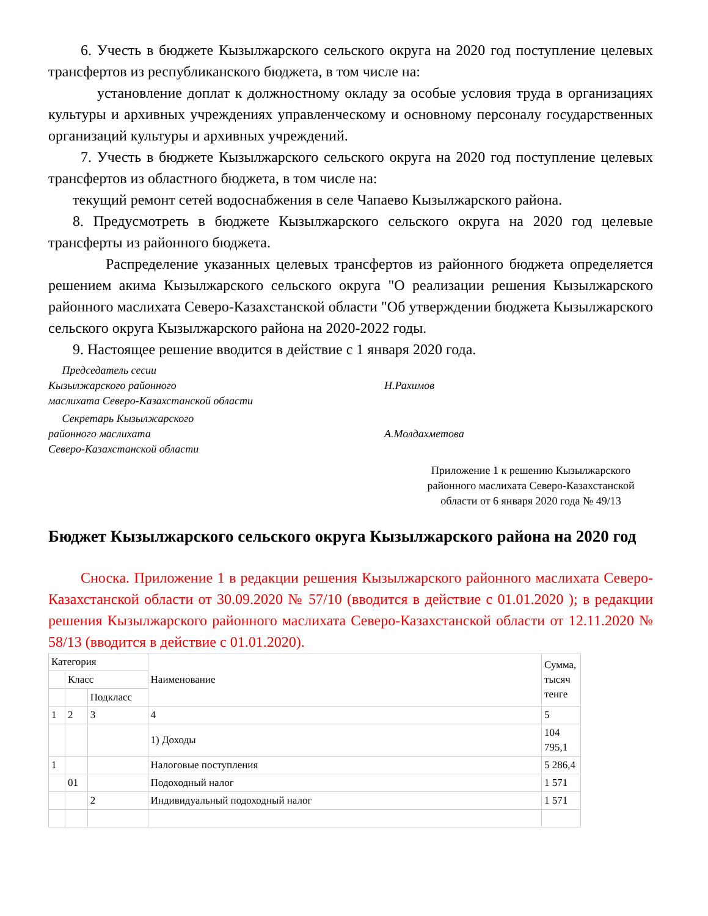6. Учесть в бюджете Кызылжарского сельского округа на 2020 год поступление целевых трансфертов из республиканского бюджета, в том числе на:
установление доплат к должностному окладу за особые условия труда в организациях культуры и архивных учреждениях управленческому и основному персоналу государственных организаций культуры и архивных учреждений.
7. Учесть в бюджете Кызылжарского сельского округа на 2020 год поступление целевых трансфертов из областного бюджета, в том числе на:
текущий ремонт сетей водоснабжения в селе Чапаево Кызылжарского района.
8. Предусмотреть в бюджете Кызылжарского сельского округа на 2020 год целевые трансферты из районного бюджета.
Распределение указанных целевых трансфертов из районного бюджета определяется решением акима Кызылжарского сельского округа "О реализации решения Кызылжарского районного маслихата Северо-Казахстанской области "Об утверждении бюджета Кызылжарского сельского округа Кызылжарского района на 2020-2022 годы.
9. Настоящее решение вводится в действие с 1 января 2020 года.
Председатель сесии
Кызылжарского районного
маслихата Северо-Казахстанской области
Н.Рахимов
Секретарь Кызылжарского
районного маслихата
Северо-Казахстанской области
А.Молдахметова
Приложение 1 к решению Кызылжарского районного маслихата Северо-Казахстанской области от 6 января 2020 года № 49/13
Бюджет Кызылжарского сельского округа Кызылжарского района на 2020 год
Сноска. Приложение 1 в редакции решения Кызылжарского районного маслихата Северо-Казахстанской области от 30.09.2020 № 57/10 (вводится в действие с 01.01.2020 ); в редакции решения Кызылжарского районного маслихата Северо-Казахстанской области от 12.11.2020 № 58/13 (вводится в действие с 01.01.2020).
| Категория | | | Наименование | Сумма, тысяч тенге |
| | Класс | | | |
| | | Подкласс | | |
| 1 | 2 | 3 | 4 | 5 |
| | | | 1) Доходы | 104 795,1 |
| 1 | | | Налоговые поступления | 5 286,4 |
| | 01 | | Подоходный налог | 1 571 |
| | | 2 | Индивидуальный подоходный налог | 1 571 |